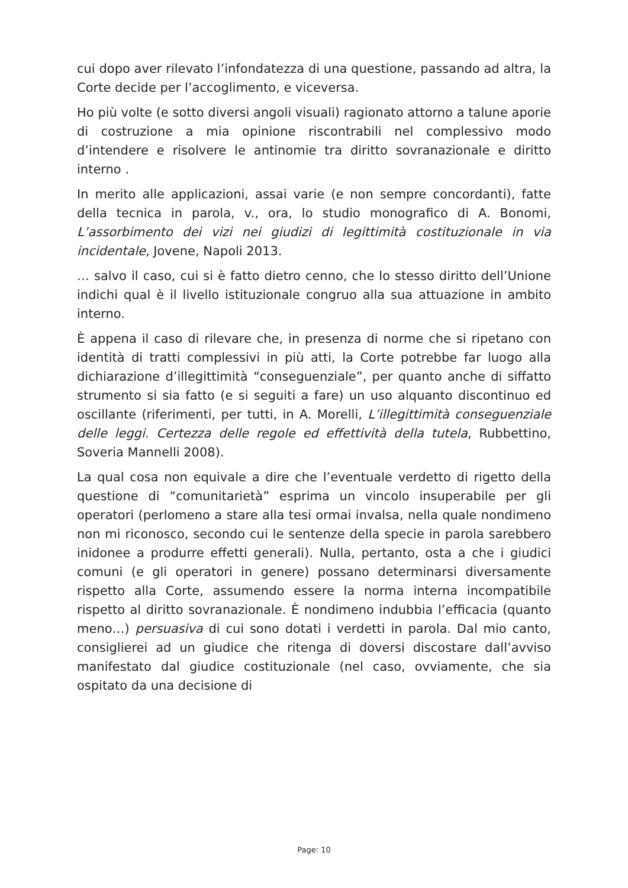cui dopo aver rilevato l’infondatezza di una questione, passando ad altra, la Corte decide per l’accoglimento, e viceversa.
Ho più volte (e sotto diversi angoli visuali) ragionato attorno a talune aporie di costruzione a mia opinione riscontrabili nel complessivo modo d’intendere e risolvere le antinomie tra diritto sovranazionale e diritto interno .
In merito alle applicazioni, assai varie (e non sempre concordanti), fatte della tecnica in parola, v., ora, lo studio monografico di A. Bonomi, L’assorbimento dei vizi nei giudizi di legittimità costituzionale in via incidentale, Jovene, Napoli 2013.
… salvo il caso, cui si è fatto dietro cenno, che lo stesso diritto dell’Unione indichi qual è il livello istituzionale congruo alla sua attuazione in ambito interno.
È appena il caso di rilevare che, in presenza di norme che si ripetano con identità di tratti complessivi in più atti, la Corte potrebbe far luogo alla dichiarazione d’illegittimità “conseguenziale”, per quanto anche di siffatto strumento si sia fatto (e si seguiti a fare) un uso alquanto discontinuo ed oscillante (riferimenti, per tutti, in A. Morelli, L’illegittimità conseguenziale delle leggi. Certezza delle regole ed effettività della tutela, Rubbettino, Soveria Mannelli 2008).
La qual cosa non equivale a dire che l’eventuale verdetto di rigetto della questione di “comunitarietà” esprima un vincolo insuperabile per gli operatori (perlomeno a stare alla tesi ormai invalsa, nella quale nondimeno non mi riconosco, secondo cui le sentenze della specie in parola sarebbero inidonee a produrre effetti generali). Nulla, pertanto, osta a che i giudici comuni (e gli operatori in genere) possano determinarsi diversamente rispetto alla Corte, assumendo essere la norma interna incompatibile rispetto al diritto sovranazionale. È nondimeno indubbia l’efficacia (quanto meno…) persuasiva di cui sono dotati i verdetti in parola. Dal mio canto, consiglierei ad un giudice che ritenga di doversi discostare dall’avviso manifestato dal giudice costituzionale (nel caso, ovviamente, che sia ospitato da una decisione di
Page: 10